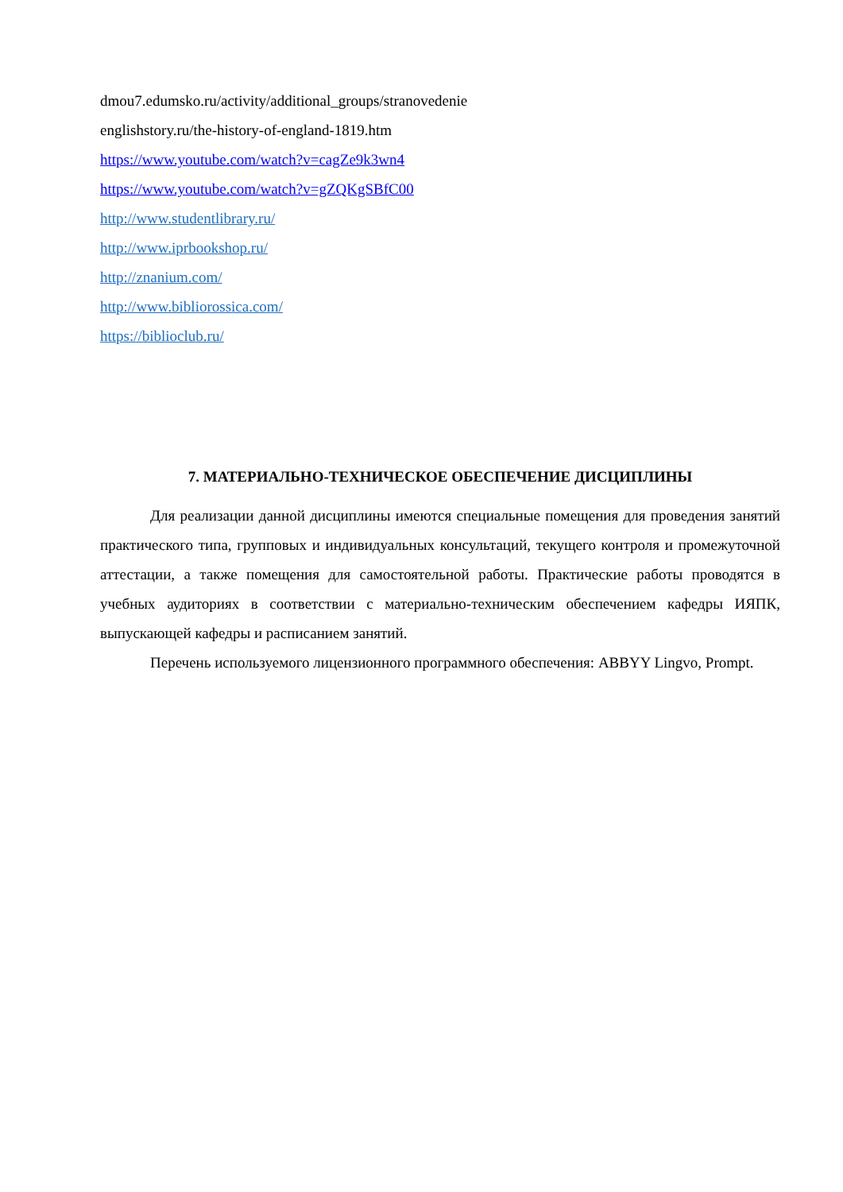dmou7.edumsko.ru/activity/additional_groups/stranovedenie
englishstory.ru/the-history-of-england-1819.htm
https://www.youtube.com/watch?v=cagZe9k3wn4
https://www.youtube.com/watch?v=gZQKgSBfC00
http://www.studentlibrary.ru/
http://www.iprbookshop.ru/
http://znanium.com/
http://www.bibliorossica.com/
https://biblioclub.ru/
7. МАТЕРИАЛЬНО-ТЕХНИЧЕСКОЕ ОБЕСПЕЧЕНИЕ ДИСЦИПЛИНЫ
Для реализации данной дисциплины имеются специальные помещения для проведения занятий практического типа, групповых и индивидуальных консультаций, текущего контроля и промежуточной аттестации, а также помещения для самостоятельной работы. Практические работы проводятся в учебных аудиториях в соответствии с материально-техническим обеспечением кафедры ИЯПК, выпускающей кафедры и расписанием занятий.
Перечень используемого лицензионного программного обеспечения: ABBYY Lingvo, Prompt.